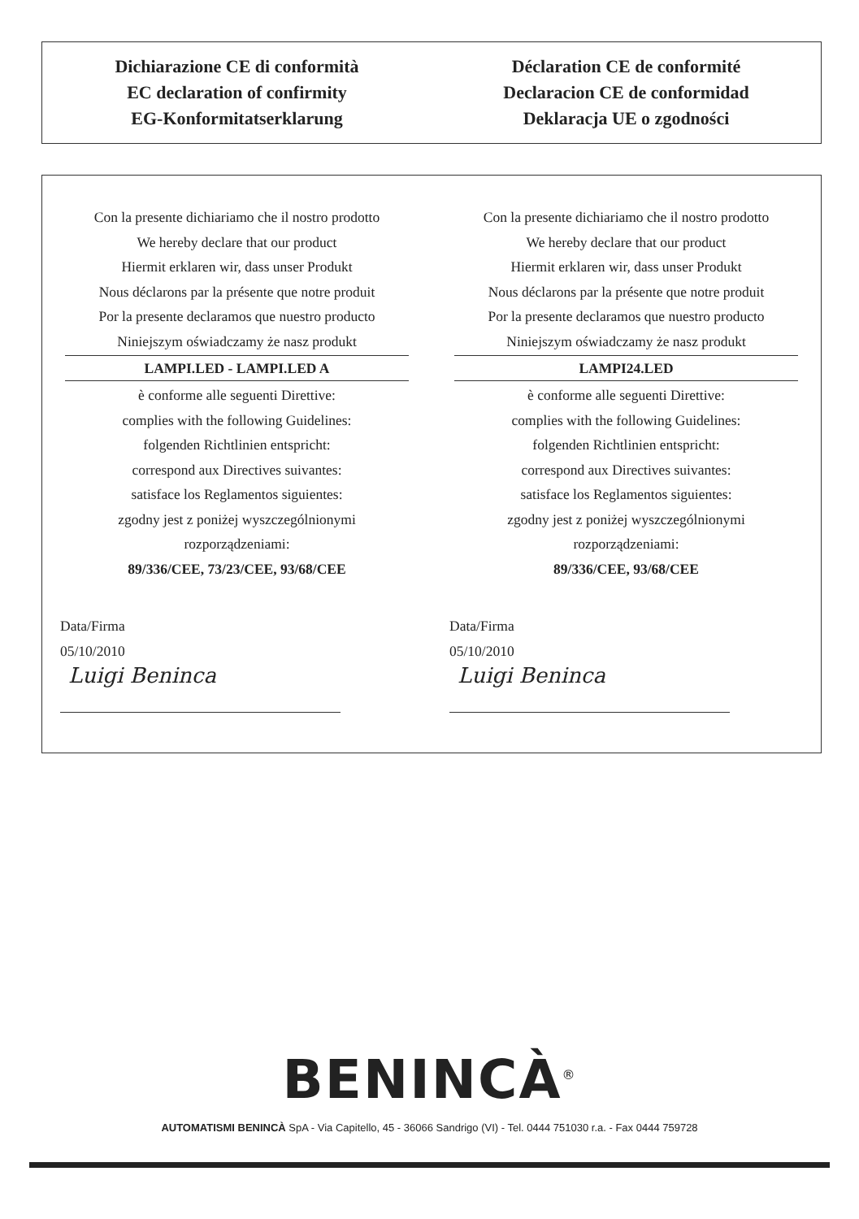Dichiarazione CE di conformità
EC declaration of confirmity
EG-Konformitatserklarung
Déclaration CE de conformité
Declaracion CE de conformidad
Deklaracja UE o zgodności
Con la presente dichiariamo che il nostro prodotto
We hereby declare that our product
Hiermit erklaren wir, dass unser Produkt
Nous déclarons par la présente que notre produit
Por la presente declaramos que nuestro producto
Niniejszym oświadczamy że nasz produkt
LAMPI.LED - LAMPI.LED A
è conforme alle seguenti Direttive:
complies with the following Guidelines:
folgenden Richtlinien entspricht:
correspond aux Directives suivantes:
satisface los Reglamentos siguientes:
zgodny jest z poniżej wyszczególnionymi
rozporządzeniami:
89/336/CEE, 73/23/CEE, 93/68/CEE
Data/Firma
05/10/2010
Luigi Beninca
Con la presente dichiariamo che il nostro prodotto
We hereby declare that our product
Hiermit erklaren wir, dass unser Produkt
Nous déclarons par la présente que notre produit
Por la presente declaramos que nuestro producto
Niniejszym oświadczamy że nasz produkt
LAMPI24.LED
è conforme alle seguenti Direttive:
complies with the following Guidelines:
folgenden Richtlinien entspricht:
correspond aux Directives suivantes:
satisface los Reglamentos siguientes:
zgodny jest z poniżej wyszczególnionymi
rozporządzeniami:
89/336/CEE, 93/68/CEE
Data/Firma
05/10/2010
Luigi Beninca
BENINCÀ<sup>®</sup>
AUTOMATISMI BENINCÀ SpA - Via Capitello, 45 - 36066 Sandrigo (VI) - Tel. 0444 751030 r.a. - Fax 0444 759728